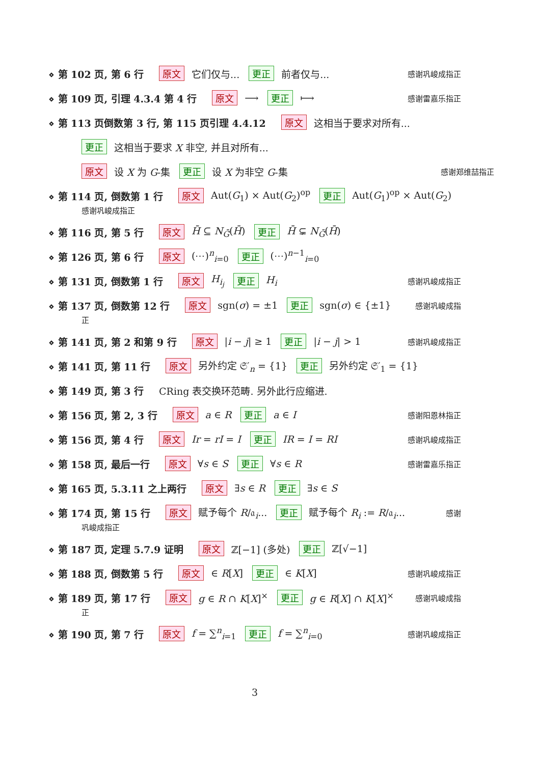⋄ 第 102 页, 第 6 行 原文 它们仅与... 更正 前者仅与... 感谢巩峻成指正
⋄ 第 109 页, 引理 4.3.4 第 4 行 原文 ⟶ 更正 ⟼ 感谢雷嘉乐指正
⋄ 第 113 页倒数第 3 行, 第 115 页引理 4.4.12 原文 这相当于要求对所有...
更正 这相当于要求 X 非空, 并且对所有...
原文 设 X 为 G-集 更正 设 X 为非空 G-集 感谢郑维喆指正
⋄ 第 114 页, 倒数第 1 行 原文 Aut(G<sub>1</sub>) × Aut(G<sub>2</sub>)<sup>op</sup> 更正 Aut(G<sub>1</sub>)<sup>op</sup> × Aut(G<sub>2</sub>)
感谢巩峻成指正
⋄ 第 116 页, 第 5 行 原文 H̄ ⊆ N<sub>Ḡ</sub>(H̄) 更正 H̄ ⊊ N<sub>Ḡ</sub>(H̄)
⋄ 第 126 页, 第 6 行 原文 (⋯)<sup>n</sup><sub>i=0</sub> 更正 (⋯)<sup>n−1</sup><sub>i=0</sub>
⋄ 第 131 页, 倒数第 1 行 原文 H<sub>i<sub>j</sub></sub> 更正 H<sub>i</sub> 感谢巩峻成指正
⋄ 第 137 页, 倒数第 12 行 原文 sgn(σ) = ±1 更正 sgn(σ) ∈ {±1} 感谢巩峻成指
正
⋄ 第 141 页, 第 2 和第 9 行 原文 |i − j| ≥ 1 更正 |i − j| > 1 感谢巩峻成指正
⋄ 第 141 页, 第 11 行 原文 另外约定 𝔖′<sub>n</sub> = {1} 更正 另外约定 𝔖′<sub>1</sub> = {1}
⋄ 第 149 页, 第 3 行 CRing 表交换环范畴. 另外此行应缩进.
⋄ 第 156 页, 第 2, 3 行 原文 a ∈ R 更正 a ∈ I 感谢阳恩林指正
⋄ 第 156 页, 第 4 行 原文 Ir = rI = I 更正 IR = I = RI 感谢巩峻成指正
⋄ 第 158 页, 最后一行 原文 ∀s ∈ S 更正 ∀s ∈ R 感谢雷嘉乐指正
⋄ 第 165 页, 5.3.11 之上两行 原文 ∃s ∈ R 更正 ∃s ∈ S
⋄ 第 174 页, 第 15 行 原文 赋予每个 R/𝔞<sub>i</sub>... 更正 赋予每个 R<sub>i</sub> := R/𝔞<sub>i</sub>... 感谢
巩峻成指正
⋄ 第 187 页, 定理 5.7.9 证明 原文 ℤ[−1] (多处) 更正 ℤ[√−1]
⋄ 第 188 页, 倒数第 5 行 原文 ∈ R[X] 更正 ∈ K[X] 感谢巩峻成指正
⋄ 第 189 页, 第 17 行 原文 g ∈ R ∩ K[X]<sup>×</sup> 更正 g ∈ R[X] ∩ K[X]<sup>×</sup> 感谢巩峻成指
正
⋄ 第 190 页, 第 7 行 原文 f = ∑<sup>n</sup><sub>i=1</sub> 更正 f = ∑<sup>n</sup><sub>i=0</sub> 感谢巩峻成指正
3